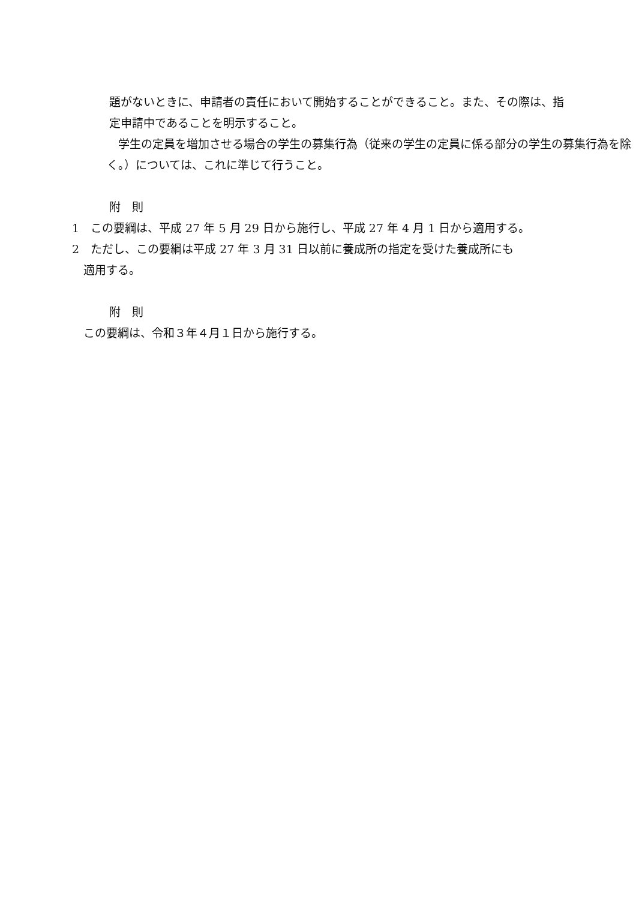題がないときに、申請者の責任において開始することができること。また、その際は、指定申請中であることを明示すること。
　学生の定員を増加させる場合の学生の募集行為（従来の学生の定員に係る部分の学生の募集行為を除く。）については、これに準じて行うこと。
附　則
1　この要綱は、平成 27 年 5 月 29 日から施行し、平成 27 年 4 月 1 日から適用する。
2　ただし、この要綱は平成 27 年 3 月 31 日以前に養成所の指定を受けた養成所にも
　適用する。
附　則
　この要綱は、令和３年４月１日から施行する。